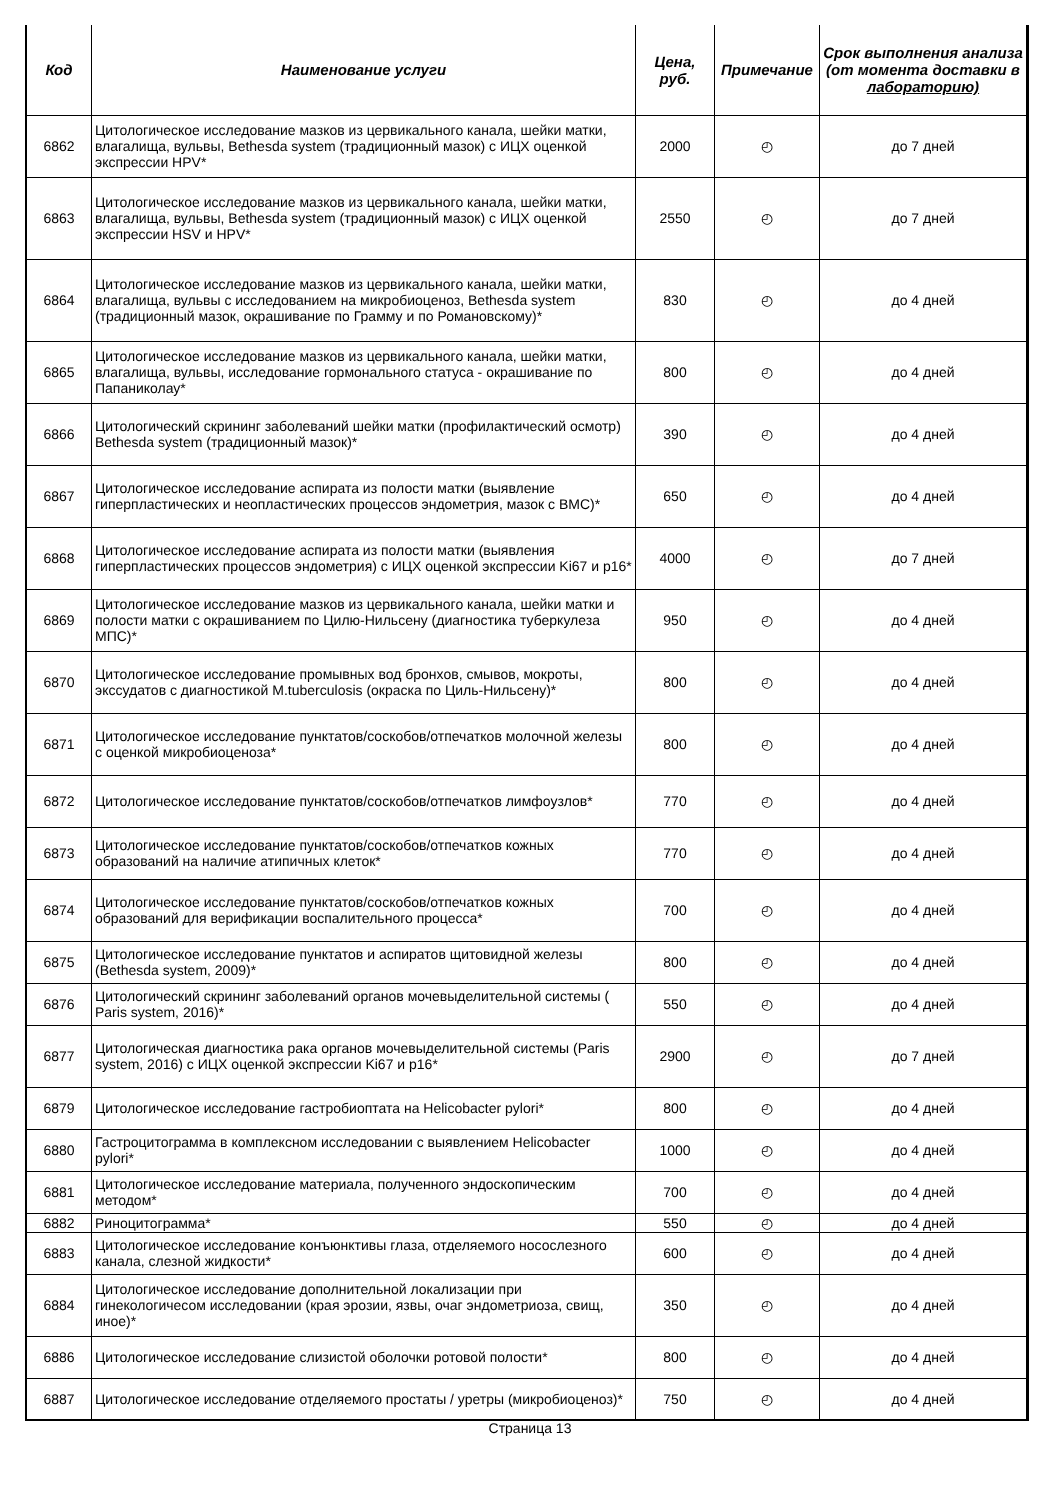| Код | Наименование услуги | Цена, руб. | Примечание | Срок выполнения анализа (от момента доставки в лабораторию) |
| --- | --- | --- | --- | --- |
| 6862 | Цитологическое исследование мазков из цервикального канала, шейки матки, влагалища, вульвы, Bethesda system (традиционный мазок) с ИЦХ оценкой экспрессии HPV* | 2000 | ◴ | до 7 дней |
| 6863 | Цитологическое исследование мазков из цервикального канала, шейки матки, влагалища, вульвы, Bethesda system (традиционный мазок) с ИЦХ оценкой экспрессии HSV и HPV* | 2550 | ◴ | до 7 дней |
| 6864 | Цитологическое исследование мазков из цервикального канала, шейки матки, влагалища, вульвы с исследованием на микробиоценоз, Bethesda system (традиционный мазок, окрашивание по Грамму и по Романовскому)* | 830 | ◴ | до 4 дней |
| 6865 | Цитологическое исследование мазков из цервикального канала, шейки матки, влагалища, вульвы, исследование гормонального статуса - окрашивание по Папаниколау* | 800 | ◴ | до 4 дней |
| 6866 | Цитологический скрининг заболеваний шейки матки (профилактический осмотр) Bethesda system (традиционный мазок)* | 390 | ◴ | до 4 дней |
| 6867 | Цитологическое исследование аспирата из полости матки (выявление гиперпластических и неопластических процессов эндометрия, мазок с ВМС)* | 650 | ◴ | до 4 дней |
| 6868 | Цитологическое исследование аспирата из полости матки (выявления гиперпластических процессов эндометрия) с ИЦХ оценкой экспрессии Ki67 и p16* | 4000 | ◴ | до 7 дней |
| 6869 | Цитологическое исследование мазков из цервикального канала, шейки матки и полости матки с окрашиванием по Цилю-Нильсену (диагностика туберкулеза МПС)* | 950 | ◴ | до 4 дней |
| 6870 | Цитологическое исследование промывных вод бронхов, смывов, мокроты, экссудатов с диагностикой M.tuberculosis (окраска по Циль-Нильсену)* | 800 | ◴ | до 4 дней |
| 6871 | Цитологическое исследование пунктатов/соскобов/отпечатков молочной железы с оценкой микробиоценоза* | 800 | ◴ | до 4 дней |
| 6872 | Цитологическое исследование пунктатов/соскобов/отпечатков лимфоузлов* | 770 | ◴ | до 4 дней |
| 6873 | Цитологическое исследование пунктатов/соскобов/отпечатков кожных образований на наличие атипичных клеток* | 770 | ◴ | до 4 дней |
| 6874 | Цитологическое исследование пунктатов/соскобов/отпечатков кожных образований для верификации воспалительного процесса* | 700 | ◴ | до 4 дней |
| 6875 | Цитологическое исследование пунктатов и аспиратов щитовидной железы (Bethesda system, 2009)* | 800 | ◴ | до 4 дней |
| 6876 | Цитологический скрининг заболеваний органов мочевыделительной системы ( Paris system, 2016)* | 550 | ◴ | до 4 дней |
| 6877 | Цитологическая диагностика рака органов мочевыделительной системы (Paris system, 2016) с ИЦХ оценкой экспрессии Ki67 и p16* | 2900 | ◴ | до 7 дней |
| 6879 | Цитологическое исследование гастробиоптата на Helicobacter pylori* | 800 | ◴ | до 4 дней |
| 6880 | Гастроцитограмма в комплексном исследовании с выявлением Helicobacter pylori* | 1000 | ◴ | до 4 дней |
| 6881 | Цитологическое исследование материала, полученного эндоскопическим методом* | 700 | ◴ | до 4 дней |
| 6882 | Риноцитограмма* | 550 | ◴ | до 4 дней |
| 6883 | Цитологическое исследование конъюнктивы глаза, отделяемого носослезного канала, слезной жидкости* | 600 | ◴ | до 4 дней |
| 6884 | Цитологическое исследование дополнительной локализации при гинекологичесом исследовании (края эрозии, язвы, очаг эндометриоза, свищ, иное)* | 350 | ◴ | до 4 дней |
| 6886 | Цитологическое исследование слизистой оболочки ротовой полости* | 800 | ◴ | до 4 дней |
| 6887 | Цитологическое исследование отделяемого простаты / уретры (микробиоценоз)* | 750 | ◴ | до 4 дней |
Страница 13